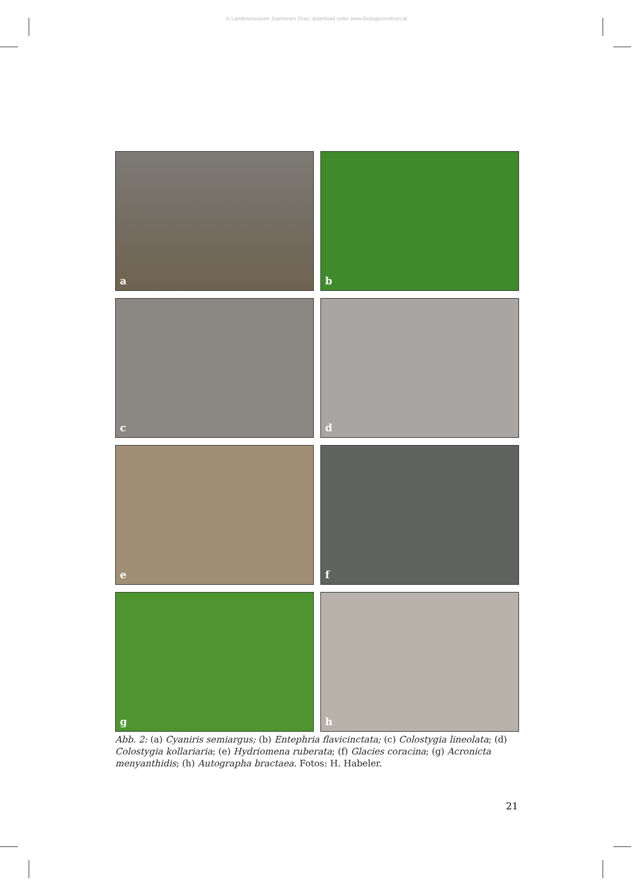© Landesmuseum Joanneum Graz; download unter www.biologiezentrum.at
a
b
c
d
e
f
g
h
Abb. 2: (a) Cyaniris semiargus; (b) Entephria flavicinctata; (c) Colostygia lineolata; (d) Colostygia kollariaria; (e) Hydriomena ruberata; (f) Glacies coracina; (g) Acronicta menyanthidis; (h) Autographa bractaea. Fotos: H. Habeler.
21